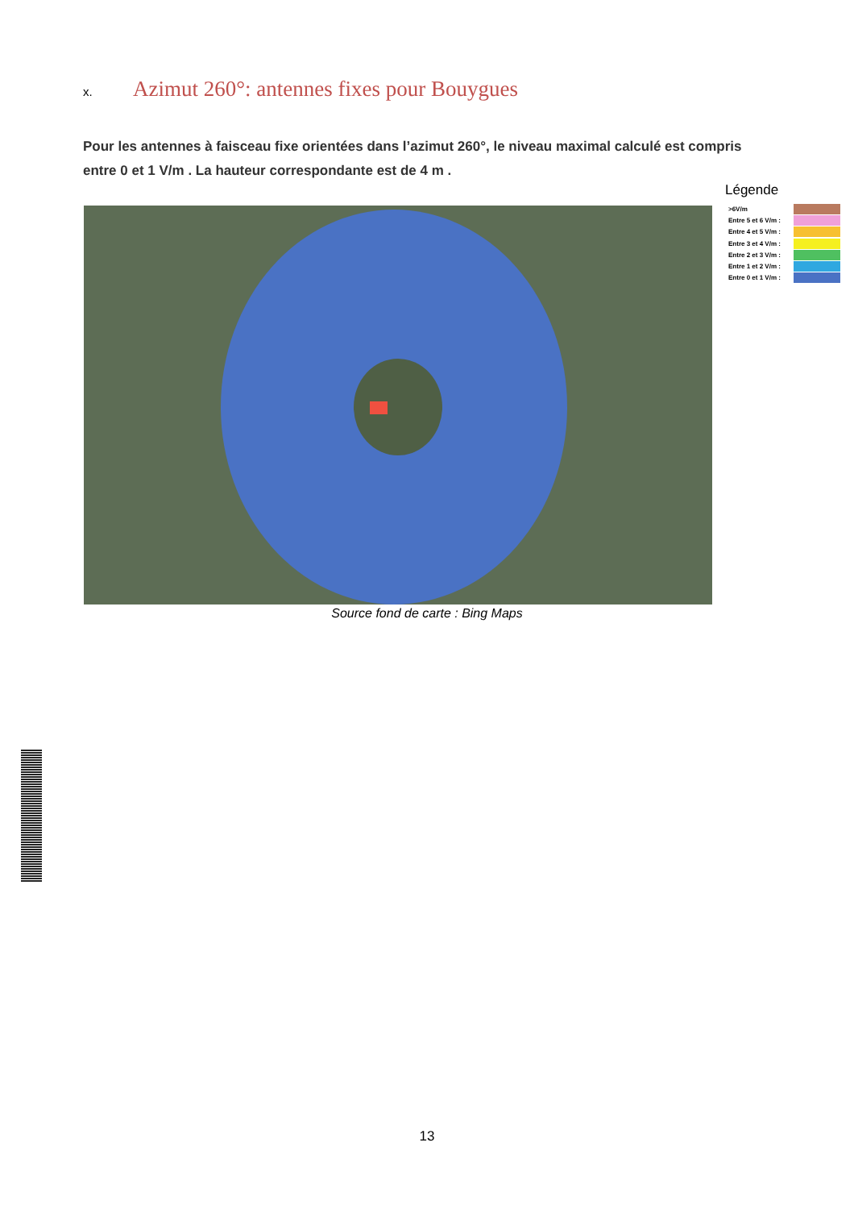x. Azimut 260°: antennes fixes pour Bouygues
Pour les antennes à faisceau fixe orientées dans l’azimut 260°, le niveau maximal calculé est compris entre 0 et 1 V/m . La hauteur correspondante est de 4 m .
Légende
>6V/m
Entre 5 et 6 V/m :
Entre 4 et 5 V/m :
Entre 3 et 4 V/m :
Entre 2 et 3 V/m :
Entre 1 et 2 V/m :
Entre 0 et 1 V/m :
Source fond de carte : Bing Maps
13